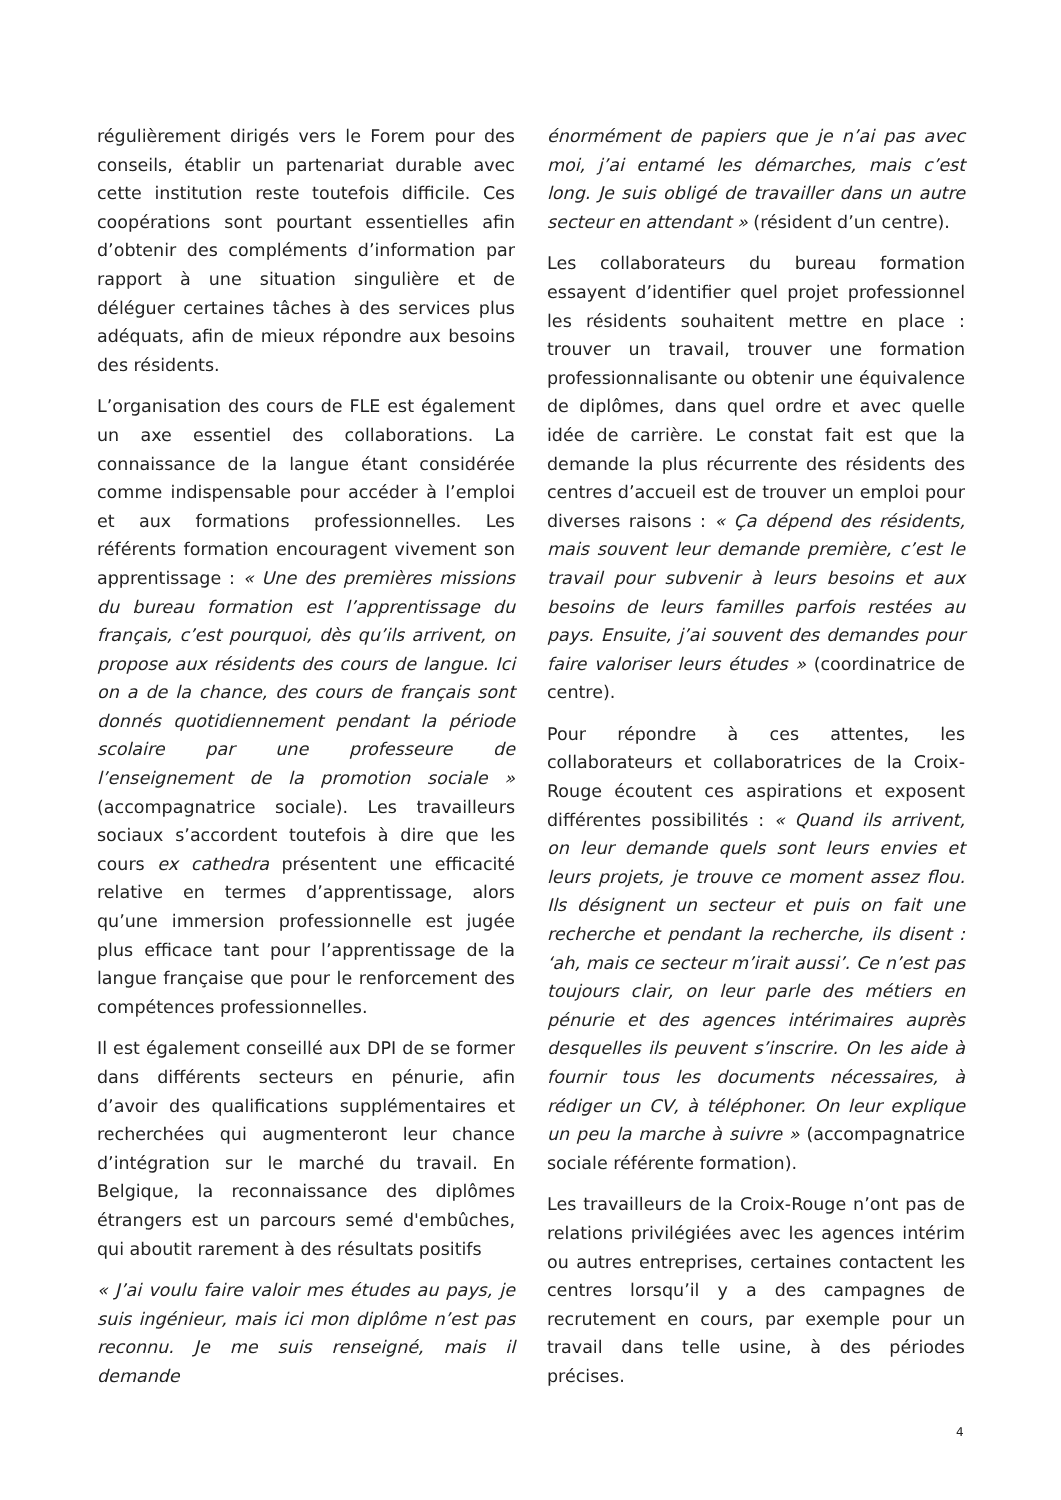régulièrement dirigés vers le Forem pour des conseils, établir un partenariat durable avec cette institution reste toutefois difficile. Ces coopérations sont pourtant essentielles afin d’obtenir des compléments d’information par rapport à une situation singulière et de déléguer certaines tâches à des services plus adéquats, afin de mieux répondre aux besoins des résidents.
L’organisation des cours de FLE est également un axe essentiel des collaborations. La connaissance de la langue étant considérée comme indispensable pour accéder à l’emploi et aux formations professionnelles. Les référents formation encouragent vivement son apprentissage : « Une des premières missions du bureau formation est l’apprentissage du français, c’est pourquoi, dès qu’ils arrivent, on propose aux résidents des cours de langue. Ici on a de la chance, des cours de français sont donnés quotidiennement pendant la période scolaire par une professeure de l’enseignement de la promotion sociale » (accompagnatrice sociale). Les travailleurs sociaux s’accordent toutefois à dire que les cours ex cathedra présentent une efficacité relative en termes d’apprentissage, alors qu’une immersion professionnelle est jugée plus efficace tant pour l’apprentissage de la langue française que pour le renforcement des compétences professionnelles.
Il est également conseillé aux DPI de se former dans différents secteurs en pénurie, afin d’avoir des qualifications supplémentaires et recherchées qui augmenteront leur chance d’intégration sur le marché du travail. En Belgique, la reconnaissance des diplômes étrangers est un parcours semé d'embûches, qui aboutit rarement à des résultats positifs
« J’ai voulu faire valoir mes études au pays, je suis ingénieur, mais ici mon diplôme n’est pas reconnu. Je me suis renseigné, mais il demande
énormément de papiers que je n’ai pas avec moi, j’ai entamé les démarches, mais c’est long. Je suis obligé de travailler dans un autre secteur en attendant » (résident d’un centre).
Les collaborateurs du bureau formation essayent d’identifier quel projet professionnel les résidents souhaitent mettre en place : trouver un travail, trouver une formation professionnalisante ou obtenir une équivalence de diplômes, dans quel ordre et avec quelle idée de carrière. Le constat fait est que la demande la plus récurrente des résidents des centres d’accueil est de trouver un emploi pour diverses raisons : « Ça dépend des résidents, mais souvent leur demande première, c’est le travail pour subvenir à leurs besoins et aux besoins de leurs familles parfois restées au pays. Ensuite, j’ai souvent des demandes pour faire valoriser leurs études » (coordinatrice de centre).
Pour répondre à ces attentes, les collaborateurs et collaboratrices de la Croix-Rouge écoutent ces aspirations et exposent différentes possibilités : « Quand ils arrivent, on leur demande quels sont leurs envies et leurs projets, je trouve ce moment assez flou. Ils désignent un secteur et puis on fait une recherche et pendant la recherche, ils disent : ‘ah, mais ce secteur m’irait aussi’. Ce n’est pas toujours clair, on leur parle des métiers en pénurie et des agences intérimaires auprès desquelles ils peuvent s’inscrire. On les aide à fournir tous les documents nécessaires, à rédiger un CV, à téléphoner. On leur explique un peu la marche à suivre » (accompagnatrice sociale référente formation).
Les travailleurs de la Croix-Rouge n’ont pas de relations privilégiées avec les agences intérim ou autres entreprises, certaines contactent les centres lorsqu’il y a des campagnes de recrutement en cours, par exemple pour un travail dans telle usine, à des périodes précises.
4